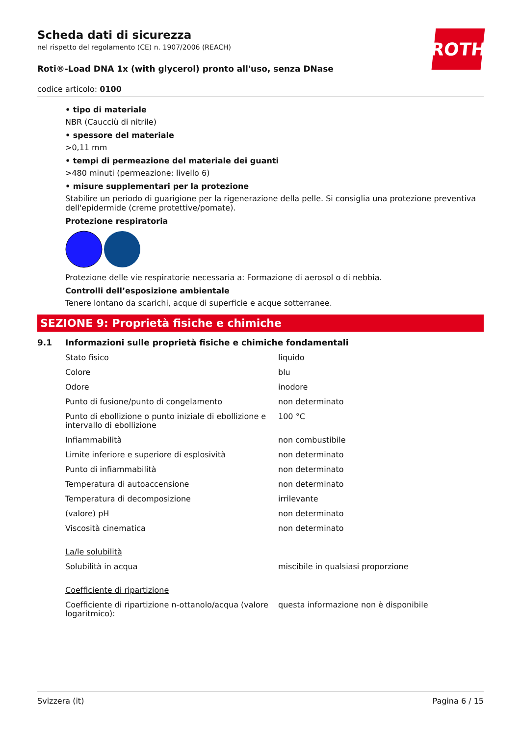Scheda dati di sicurezza
nel rispetto del regolamento (CE) n. 1907/2006 (REACH)
Roti®-Load DNA 1x (with glycerol) pronto all'uso, senza DNase
codice articolo: 0100
ROTH
• tipo di materiale
NBR (Caucciù di nitrile)
• spessore del materiale
>0,11 mm
• tempi di permeazione del materiale dei guanti
>480 minuti (permeazione: livello 6)
• misure supplementari per la protezione
Stabilire un periodo di guarigione per la rigenerazione della pelle. Si consiglia una protezione preventiva dell'epidermide (creme protettive/pomate).
Protezione respiratoria
Protezione delle vie respiratorie necessaria a: Formazione di aerosol o di nebbia.
Controlli dell’esposizione ambientale
Tenere lontano da scarichi, acque di superficie e acque sotterranee.
SEZIONE 9: Proprietà fisiche e chimiche
9.1 Informazioni sulle proprietà fisiche e chimiche fondamentali
| Stato fisico | liquido |
| Colore | blu |
| Odore | inodore |
| Punto di fusione/punto di congelamento | non determinato |
| Punto di ebollizione o punto iniziale di ebollizione e intervallo di ebollizione | 100 °C |
| Infiammabilità | non combustibile |
| Limite inferiore e superiore di esplosività | non determinato |
| Punto di infiammabilità | non determinato |
| Temperatura di autoaccensione | non determinato |
| Temperatura di decomposizione | irrilevante |
| (valore) pH | non determinato |
| Viscosità cinematica | non determinato |
| La/le solubilità | |
| Solubilità in acqua | miscibile in qualsiasi proporzione |
| Coefficiente di ripartizione | |
| Coefficiente di ripartizione n-ottanolo/acqua (valore logaritmico): | questa informazione non è disponibile |
Svizzera (it) Pagina 6 / 15